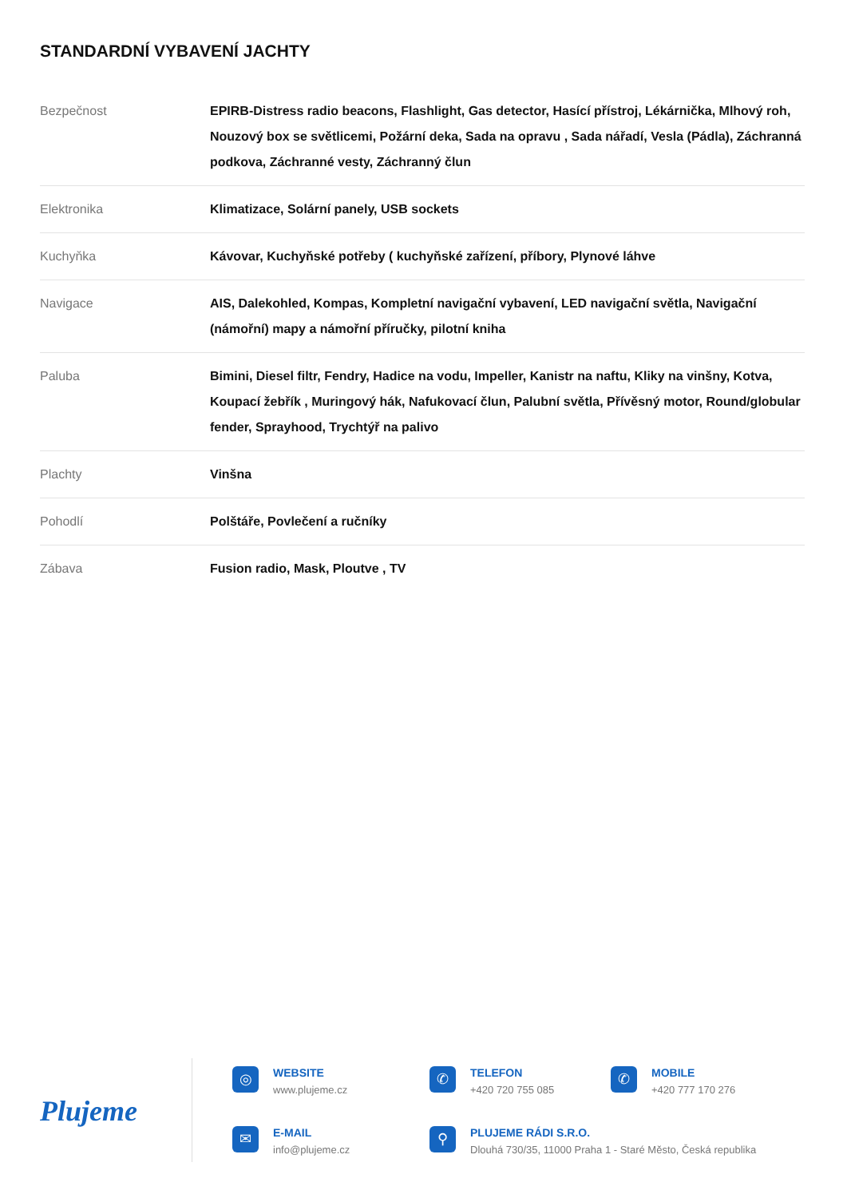STANDARDNÍ VYBAVENÍ JACHTY
| Bezpečnost | EPIRB-Distress radio beacons, Flashlight, Gas detector, Hasící přístroj, Lékárnička, Mlhový roh, Nouzový box se světlicemi, Požární deka, Sada na opravu , Sada nářadí, Vesla (Pádla), Záchranná podkova, Záchranné vesty, Záchranný člun |
| Elektronika | Klimatizace, Solární panely, USB sockets |
| Kuchyňka | Kávovar, Kuchyňské potřeby ( kuchyňské zařízení, příbory, Plynové láhve |
| Navigace | AIS, Dalekohled, Kompas, Kompletní navigační vybavení, LED navigační světla, Navigační (námořní) mapy a námořní příručky, pilotní kniha |
| Paluba | Bimini, Diesel filtr, Fendry, Hadice na vodu, Impeller, Kanistr na naftu, Kliky na vinšny, Kotva, Koupací žebřík , Muringový hák, Nafukovací člun, Palubní světla, Přívěsný motor, Round/globular fender, Sprayhood, Trychtýř na palivo |
| Plachty | Vinšna |
| Pohodlí | Polštáře, Povlečení a ručníky |
| Zábava | Fusion radio, Mask, Ploutve , TV |
Plujeme
◎
WEBSITE
www.plujeme.cz
✆
TELEFON
+420 720 755 085
✆
MOBILE
+420 777 170 276
✉
E-MAIL
info@plujeme.cz
⚲
PLUJEME RÁDI S.R.O.
Dlouhá 730/35, 11000 Praha 1 - Staré Město, Česká republika